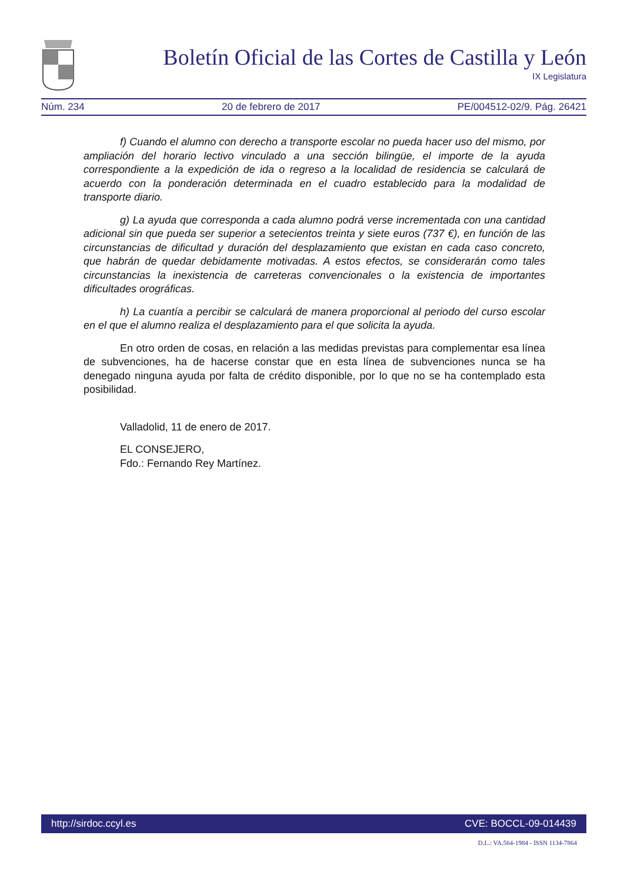Boletín Oficial de las Cortes de Castilla y León
IX Legislatura
Núm. 234 20 de febrero de 2017 PE/004512-02/9. Pág. 26421
f) Cuando el alumno con derecho a transporte escolar no pueda hacer uso del mismo, por ampliación del horario lectivo vinculado a una sección bilingüe, el importe de la ayuda correspondiente a la expedición de ida o regreso a la localidad de residencia se calculará de acuerdo con la ponderación determinada en el cuadro establecido para la modalidad de transporte diario.
g) La ayuda que corresponda a cada alumno podrá verse incrementada con una cantidad adicional sin que pueda ser superior a setecientos treinta y siete euros (737 €), en función de las circunstancias de dificultad y duración del desplazamiento que existan en cada caso concreto, que habrán de quedar debidamente motivadas. A estos efectos, se considerarán como tales circunstancias la inexistencia de carreteras convencionales o la existencia de importantes dificultades orográficas.
h) La cuantía a percibir se calculará de manera proporcional al periodo del curso escolar en el que el alumno realiza el desplazamiento para el que solicita la ayuda.
En otro orden de cosas, en relación a las medidas previstas para complementar esa línea de subvenciones, ha de hacerse constar que en esta línea de subvenciones nunca se ha denegado ninguna ayuda por falta de crédito disponible, por lo que no se ha contemplado esta posibilidad.
Valladolid, 11 de enero de 2017.
EL CONSEJERO,
Fdo.: Fernando Rey Martínez.
http://sirdoc.ccyl.es CVE: BOCCL-09-014439
D.L.: VA.564-1984 - ISSN 1134-7864